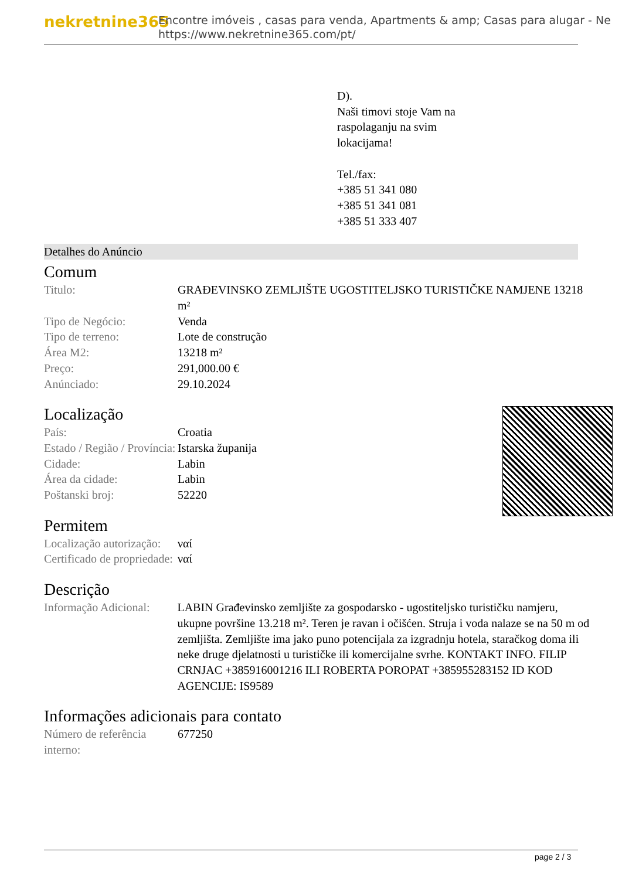nekretnine365
Encontre imóveis , casas para venda, Apartments & amp; Casas para alugar - Ne
https://www.nekretnine365.com/pt/
D).
Naši timovi stoje Vam na
raspolaganju na svim
lokacijama!
Tel./fax:
+385 51 341 080
+385 51 341 081
+385 51 333 407
Detalhes do Anúncio
Comum
| Titulo: | GRAĐEVINSKO ZEMLJIŠTE UGOSTITELJSKO TURISTIČKE NAMJENE 13218 m² |
| Tipo de Negócio: | Venda |
| Tipo de terreno: | Lote de construção |
| Área M2: | 13218 m² |
| Preço: | 291,000.00 € |
| Anúnciado: | 29.10.2024 |
Localização
| País: | Croatia |
| Estado / Região / Província: | Istarska županija |
| Cidade: | Labin |
| Área da cidade: | Labin |
| Poštanski broj: | 52220 |
Permitem
| Localização autorização: | ναί |
| Certificado de propriedade: | ναί |
Descrição
| Informação Adicional: | LABIN Građevinsko zemljište za gospodarsko - ugostiteljsko turističku namjeru, ukupne površine 13.218 m². Teren je ravan i očišćen. Struja i voda nalaze se na 50 m od zemljišta. Zemljište ima jako puno potencijala za izgradnju hotela, staračkog doma ili neke druge djelatnosti u turističke ili komercijalne svrhe. KONTAKT INFO. FILIP CRNJAC +385916001216 ILI ROBERTA POROPAT +385955283152 ID KOD AGENCIJE: IS9589 |
Informações adicionais para contato
| Número de referência interno: | 677250 |
page 2 / 3